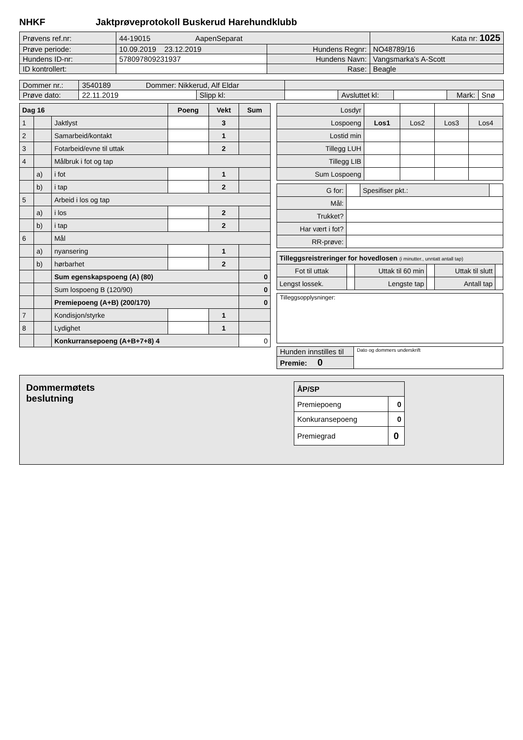NHKF Jaktprøveprotokoll Buskerud Harehundklubb
| Prøvens ref.nr: | 44-19015 AapenSeparat | | Kata nr: 1025 |
| Prøve periode: | 10.09.2019 23.12.2019 | Hundens Regnr: | NO48789/16 |
| Hundens ID-nr: | 578097809231937 | Hundens Navn: | Vangsmarka's A-Scott |
| ID kontrollert: | | Rase: | Beagle |
| Dommer nr.: | 3540189 Dommer: Nikkerud, Alf Eldar | | | | | | |
| Prøve dato: | 22.11.2019 | Slipp kl: | | Avsluttet kl: | | Mark: | Snø |
| Dag 16 | | | Poeng | Vekt | Sum |
| --- | --- | --- | --- | --- | --- |
| 1 | | Jaktlyst | | 3 | |
| 2 | | Samarbeid/kontakt | | 1 | |
| 3 | | Fotarbeid/evne til uttak | | 2 | |
| 4 | | Målbruk i fot og tap | | | |
| | a) | i fot | | 1 | |
| | b) | i tap | | 2 | |
| 5 | | Arbeid i los og tap | | | |
| | a) | i los | | 2 | |
| | b) | i tap | | 2 | |
| 6 | | Mål | | | |
| | a) | nyansering | | 1 | |
| | b) | hørbarhet | | 2 | |
| | | Sum egenskapspoeng (A) (80) | | | 0 |
| | | Sum lospoeng B (120/90) | | | 0 |
| | | Premiepoeng (A+B) (200/170) | | | 0 |
| 7 | | Kondisjon/styrke | | 1 | |
| 8 | | Lydighet | | 1 | |
| | | Konkurransepoeng (A+B+7+8) 4 | | | 0 |
| Losdyr | | | | |
| Lospoeng | Los1 | Los2 | Los3 | Los4 |
| Lostid min | | | | |
| Tillegg LUH | | | | |
| Tillegg LIB | | | | |
| Sum Lospoeng | | | | |
| G for: | | Spesifiser pkt.: | |
| Mål: | | | |
| Trukket? | | | |
| Har vært i fot? | | | |
| RR-prøve: | | | |
| Tilleggsreistreringer for hovedlosen (i minutter., unntatt antall tap) | | | | | |
| Fot til uttak | | Uttak til 60 min | | Uttak til slutt | |
| Lengst lossek. | | Lengste tap | | Antall tap | |
| Tilleggsopplysninger: |
| Hunden innstilles til | Dato og dommers underskrift |
| Premie: 0 | |
Dommermøtets
beslutning
| ÅP/SP | |
| Premiepoeng | 0 |
| Konkuransepoeng | 0 |
| Premiegrad | 0 |